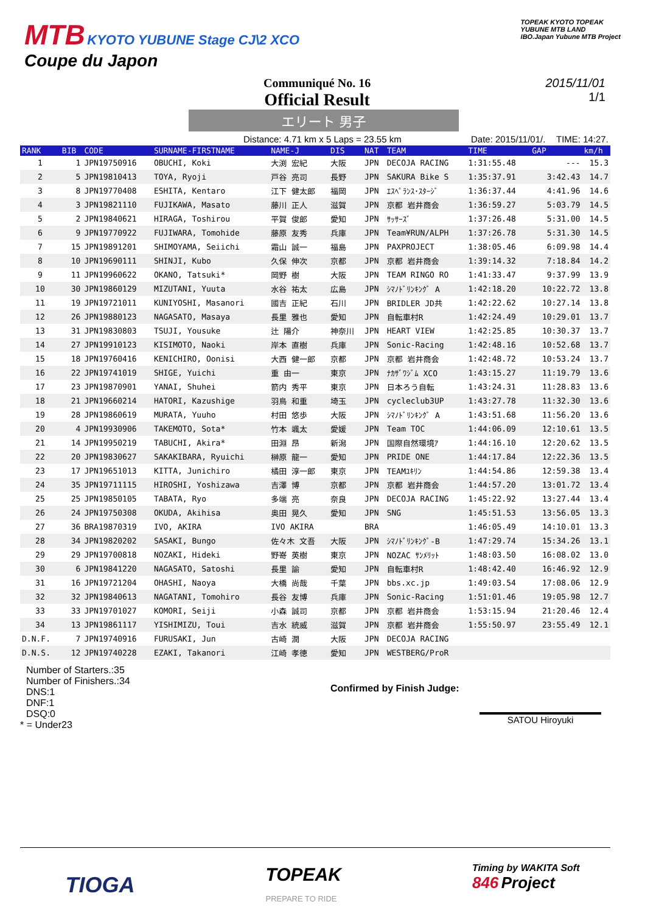MTB KYOTO YUBUNE Stage CJ\2 XCO
Coupe du Japon
TOPEAK KYOTO TOPEAK
YUBUNE MTB LAND
IBO.Japan Yubune MTB Project
Communiqué No. 16
Official Result
2015/11/01
1/1
エリート 男子
Distance: 4.71 km x 5 Laps = 23.55 km Date: 2015/11/01/. TIME: 14:27.
| RANK | BIB | CODE | SURNAME-FIRSTNAME | NAME-J | DIS | NAT | TEAM | TIME | GAP | km/h |
| --- | --- | --- | --- | --- | --- | --- | --- | --- | --- | --- |
| 1 | 1 | JPN19750916 | OBUCHI, Koki | 大渕 宏紀 | 大阪 | JPN | DECOJA RACING | 1:31:55.48 | --- | 15.3 |
| 2 | 5 | JPN19810413 | TOYA, Ryoji | 戸谷 亮司 | 長野 | JPN | SAKURA Bike S | 1:35:37.91 | 3:42.43 | 14.7 |
| 3 | 8 | JPN19770408 | ESHITA, Kentaro | 江下 健太郎 | 福岡 | JPN | ｴｽﾍﾟﾗﾝｽ･ｽﾀｰｼﾞ | 1:36:37.44 | 4:41.96 | 14.6 |
| 4 | 3 | JPN19821110 | FUJIKAWA, Masato | 藤川 正人 | 滋賀 | JPN | 京都 岩井商会 | 1:36:59.27 | 5:03.79 | 14.5 |
| 5 | 2 | JPN19840621 | HIRAGA, Toshirou | 平賀 俊郎 | 愛知 | JPN | ｻｯｻｰｽﾞ | 1:37:26.48 | 5:31.00 | 14.5 |
| 6 | 9 | JPN19770922 | FUJIWARA, Tomohide | 藤原 友秀 | 兵庫 | JPN | Team¥RUN/ALPH | 1:37:26.78 | 5:31.30 | 14.5 |
| 7 | 15 | JPN19891201 | SHIMOYAMA, Seiichi | 霜山 誠一 | 福島 | JPN | PAXPROJECT | 1:38:05.46 | 6:09.98 | 14.4 |
| 8 | 10 | JPN19690111 | SHINJI, Kubo | 久保 伸次 | 京都 | JPN | 京都 岩井商会 | 1:39:14.32 | 7:18.84 | 14.2 |
| 9 | 11 | JPN19960622 | OKANO, Tatsuki* | 岡野 樹 | 大阪 | JPN | TEAM RINGO RO | 1:41:33.47 | 9:37.99 | 13.9 |
| 10 | 30 | JPN19860129 | MIZUTANI, Yuuta | 水谷 祐太 | 広島 | JPN | ｼﾏﾉﾄﾞﾘﾝｷﾝｸﾞ A | 1:42:18.20 | 10:22.72 | 13.8 |
| 11 | 19 | JPN19721011 | KUNIYOSHI, Masanori | 國吉 正紀 | 石川 | JPN | BRIDLER JD共 | 1:42:22.62 | 10:27.14 | 13.8 |
| 12 | 26 | JPN19880123 | NAGASATO, Masaya | 長里 雅也 | 愛知 | JPN | 自転車村R | 1:42:24.49 | 10:29.01 | 13.7 |
| 13 | 31 | JPN19830803 | TSUJI, Yousuke | 辻 陽介 | 神奈川 | JPN | HEART VIEW | 1:42:25.85 | 10:30.37 | 13.7 |
| 14 | 27 | JPN19910123 | KISIMOTO, Naoki | 岸本 直樹 | 兵庫 | JPN | Sonic-Racing | 1:42:48.16 | 10:52.68 | 13.7 |
| 15 | 18 | JPN19760416 | KENICHIRO, Oonisi | 大西 健一郎 | 京都 | JPN | 京都 岩井商会 | 1:42:48.72 | 10:53.24 | 13.7 |
| 16 | 22 | JPN19741019 | SHIGE, Yuichi | 重 由一 | 東京 | JPN | ﾅｶｻﾞﾜｼﾞﾑ XCO | 1:43:15.27 | 11:19.79 | 13.6 |
| 17 | 23 | JPN19870901 | YANAI, Shuhei | 箭内 秀平 | 東京 | JPN | 日本ろう自転 | 1:43:24.31 | 11:28.83 | 13.6 |
| 18 | 21 | JPN19660214 | HATORI, Kazushige | 羽鳥 和重 | 埼玉 | JPN | cycleclub3UP | 1:43:27.78 | 11:32.30 | 13.6 |
| 19 | 28 | JPN19860619 | MURATA, Yuuho | 村田 悠歩 | 大阪 | JPN | ｼﾏﾉﾄﾞﾘﾝｷﾝｸﾞ A | 1:43:51.68 | 11:56.20 | 13.6 |
| 20 | 4 | JPN19930906 | TAKEMOTO, Sota* | 竹本 颯太 | 愛媛 | JPN | Team TOC | 1:44:06.09 | 12:10.61 | 13.5 |
| 21 | 14 | JPN19950219 | TABUCHI, Akira* | 田淵 昂 | 新潟 | JPN | 国際自然環境ｱ | 1:44:16.10 | 12:20.62 | 13.5 |
| 22 | 20 | JPN19830627 | SAKAKIBARA, Ryuichi | 榊原 龍一 | 愛知 | JPN | PRIDE ONE | 1:44:17.84 | 12:22.36 | 13.5 |
| 23 | 17 | JPN19651013 | KITTA, Junichiro | 橘田 淳一郎 | 東京 | JPN | TEAMﾕｷﾘﾝ | 1:44:54.86 | 12:59.38 | 13.4 |
| 24 | 35 | JPN19711115 | HIROSHI, Yoshizawa | 吉澤 博 | 京都 | JPN | 京都 岩井商会 | 1:44:57.20 | 13:01.72 | 13.4 |
| 25 | 25 | JPN19850105 | TABATA, Ryo | 多端 亮 | 奈良 | JPN | DECOJA RACING | 1:45:22.92 | 13:27.44 | 13.4 |
| 26 | 24 | JPN19750308 | OKUDA, Akihisa | 奥田 晃久 | 愛知 | JPN | SNG | 1:45:51.53 | 13:56.05 | 13.3 |
| 27 | 36 | BRA19870319 | IVO, AKIRA | IVO AKIRA | | BRA | | 1:46:05.49 | 14:10.01 | 13.3 |
| 28 | 34 | JPN19820202 | SASAKI, Bungo | 佐々木 文吾 | 大阪 | JPN | ｼﾏﾉﾄﾞﾘﾝｷﾝｸﾞ-B | 1:47:29.74 | 15:34.26 | 13.1 |
| 29 | 29 | JPN19700818 | NOZAKI, Hideki | 野嵜 英樹 | 東京 | JPN | NOZAC ｻﾝﾒﾘｯﾄ | 1:48:03.50 | 16:08.02 | 13.0 |
| 30 | 6 | JPN19841220 | NAGASATO, Satoshi | 長里 諭 | 愛知 | JPN | 自転車村R | 1:48:42.40 | 16:46.92 | 12.9 |
| 31 | 16 | JPN19721204 | OHASHI, Naoya | 大橋 尚哉 | 千葉 | JPN | bbs.xc.jp | 1:49:03.54 | 17:08.06 | 12.9 |
| 32 | 32 | JPN19840613 | NAGATANI, Tomohiro | 長谷 友博 | 兵庫 | JPN | Sonic-Racing | 1:51:01.46 | 19:05.98 | 12.7 |
| 33 | 33 | JPN19701027 | KOMORI, Seiji | 小森 誠司 | 京都 | JPN | 京都 岩井商会 | 1:53:15.94 | 21:20.46 | 12.4 |
| 34 | 13 | JPN19861117 | YISHIMIZU, Toui | 吉水 統威 | 滋賀 | JPN | 京都 岩井商会 | 1:55:50.97 | 23:55.49 | 12.1 |
| D.N.F. | 7 | JPN19740916 | FURUSAKI, Jun | 古崎 潤 | 大阪 | JPN | DECOJA RACING | | | |
| D.N.S. | 12 | JPN19740228 | EZAKI, Takanori | 江崎 孝徳 | 愛知 | JPN | WESTBERG/ProR | | | |
Number of Starters.:35
Number of Finishers.:34
DNS:1
DNF:1
DSQ:0
* = Under23
Confirmed by Finish Judge:
SATOU Hiroyuki
TIOGA TOPEAK
PREPARE TO RIDE Timing by WAKITA Soft
846 Project